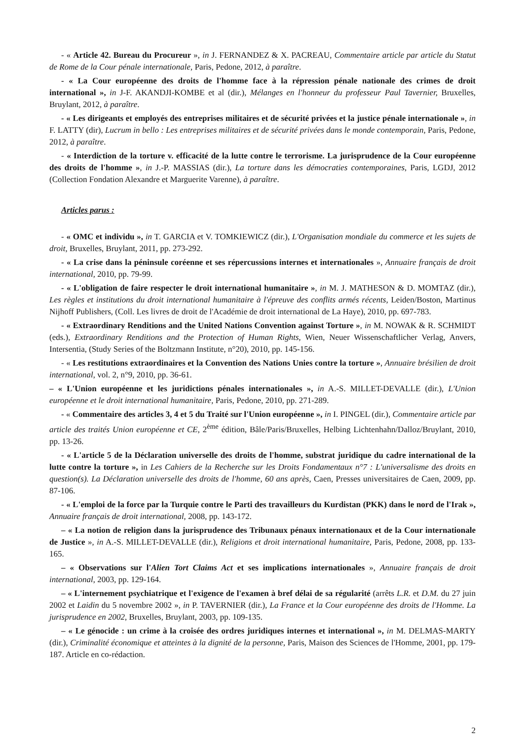- « Article 42. Bureau du Procureur », in J. FERNANDEZ & X. PACREAU, Commentaire article par article du Statut de Rome de la Cour pénale internationale, Paris, Pedone, 2012, à paraître.
- « La Cour européenne des droits de l'homme face à la répression pénale nationale des crimes de droit international », in J-F. AKANDJI-KOMBE et al (dir.), Mélanges en l'honneur du professeur Paul Tavernier, Bruxelles, Bruylant, 2012, à paraître.
- « Les dirigeants et employés des entreprises militaires et de sécurité privées et la justice pénale internationale », in F. LATTY (dir), Lucrum in bello : Les entreprises militaires et de sécurité privées dans le monde contemporain, Paris, Pedone, 2012, à paraître.
- « Interdiction de la torture v. efficacité de la lutte contre le terrorisme. La jurisprudence de la Cour européenne des droits de l'homme », in J.-P. MASSIAS (dir.), La torture dans les démocraties contemporaines, Paris, LGDJ, 2012 (Collection Fondation Alexandre et Marguerite Varenne), à paraître.
Articles parus :
- « OMC et individu », in T. GARCIA et V. TOMKIEWICZ (dir.), L'Organisation mondiale du commerce et les sujets de droit, Bruxelles, Bruylant, 2011, pp. 273-292.
- « La crise dans la péninsule coréenne et ses répercussions internes et internationales », Annuaire français de droit international, 2010, pp. 79-99.
- « L'obligation de faire respecter le droit international humanitaire », in M. J. MATHESON & D. MOMTAZ (dir.), Les règles et institutions du droit international humanitaire à l'épreuve des conflits armés récents, Leiden/Boston, Martinus Nijhoff Publishers, (Coll. Les livres de droit de l'Académie de droit international de La Haye), 2010, pp. 697-783.
- « Extraordinary Renditions and the United Nations Convention against Torture », in M. NOWAK & R. SCHMIDT (eds.), Extraordinary Renditions and the Protection of Human Rights, Wien, Neuer Wissenschaftlicher Verlag, Anvers, Intersentia, (Study Series of the Boltzmann Institute, n°20), 2010, pp. 145-156.
- « Les restitutions extraordinaires et la Convention des Nations Unies contre la torture », Annuaire brésilien de droit international, vol. 2, n°9, 2010, pp. 36-61.
– « L'Union européenne et les juridictions pénales internationales », in A.-S. MILLET-DEVALLE (dir.), L'Union européenne et le droit international humanitaire, Paris, Pedone, 2010, pp. 271-289.
- « Commentaire des articles 3, 4 et 5 du Traité sur l'Union européenne », in I. PINGEL (dir.), Commentaire article par article des traités Union européenne et CE, 2<sup>ème</sup> édition, Bâle/Paris/Bruxelles, Helbing Lichtenhahn/Dalloz/Bruylant, 2010, pp. 13-26.
- « L'article 5 de la Déclaration universelle des droits de l'homme, substrat juridique du cadre international de la lutte contre la torture », in Les Cahiers de la Recherche sur les Droits Fondamentaux n°7 : L'universalisme des droits en question(s). La Déclaration universelle des droits de l'homme, 60 ans après, Caen, Presses universitaires de Caen, 2009, pp. 87-106.
- « L'emploi de la force par la Turquie contre le Parti des travailleurs du Kurdistan (PKK) dans le nord de l'Irak », Annuaire français de droit international, 2008, pp. 143-172.
– « La notion de religion dans la jurisprudence des Tribunaux pénaux internationaux et de la Cour internationale de Justice », in A.-S. MILLET-DEVALLE (dir.), Religions et droit international humanitaire, Paris, Pedone, 2008, pp. 133-165.
– « Observations sur l'Alien Tort Claims Act et ses implications internationales », Annuaire français de droit international, 2003, pp. 129-164.
– « L'internement psychiatrique et l'exigence de l'examen à bref délai de sa régularité (arrêts L.R. et D.M. du 27 juin 2002 et Laidin du 5 novembre 2002 », in P. TAVERNIER (dir.), La France et la Cour européenne des droits de l'Homme. La jurisprudence en 2002, Bruxelles, Bruylant, 2003, pp. 109-135.
– « Le génocide : un crime à la croisée des ordres juridiques internes et international », in M. DELMAS-MARTY (dir.), Criminalité économique et atteintes à la dignité de la personne, Paris, Maison des Sciences de l'Homme, 2001, pp. 179-187. Article en co-rédaction.
2